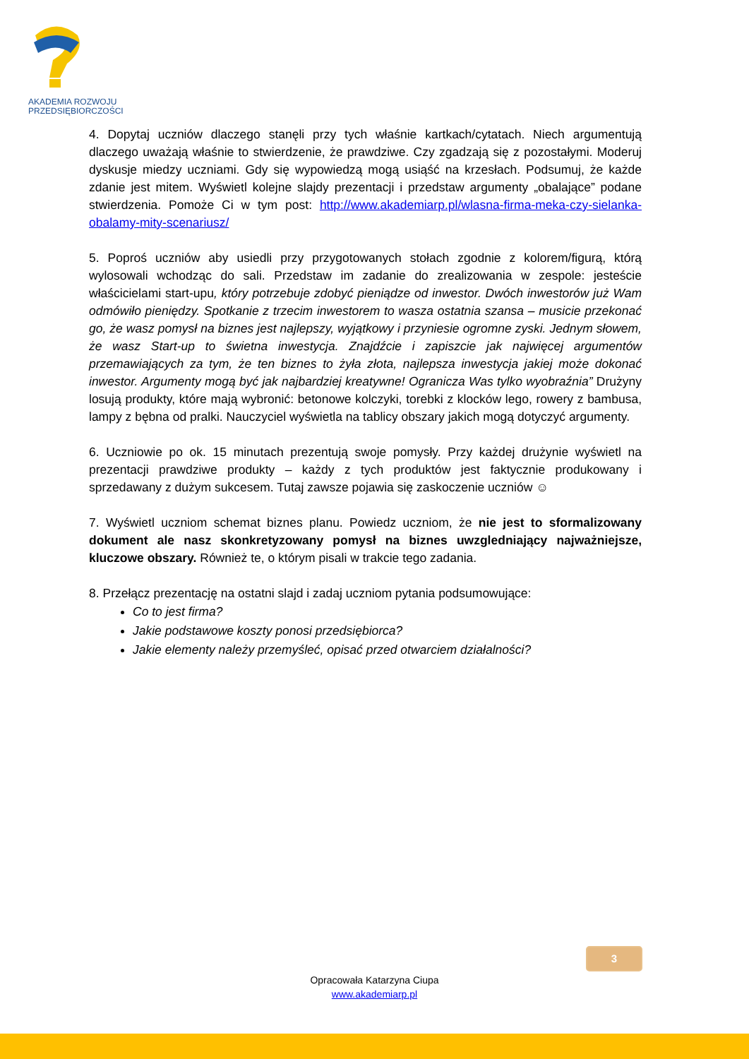AKADEMIA ROZWOJU
PRZEDSIĘBIORCZOŚCI
4. Dopytaj uczniów dlaczego stanęli przy tych właśnie kartkach/cytatach. Niech argumentują dlaczego uważają właśnie to stwierdzenie, że prawdziwe. Czy zgadzają się z pozostałymi. Moderuj dyskusje miedzy uczniami. Gdy się wypowiedzą mogą usiąść na krzesłach. Podsumuj, że każde zdanie jest mitem. Wyświetl kolejne slajdy prezentacji i przedstaw argumenty „obalające” podane stwierdzenia. Pomoże Ci w tym post: http://www.akademiarp.pl/wlasna-firma-meka-czy-sielanka-obalamy-mity-scenariusz/
5. Poproś uczniów aby usiedli przy przygotowanych stołach zgodnie z kolorem/figurą, którą wylosowali wchodząc do sali. Przedstaw im zadanie do zrealizowania w zespole: jesteście właścicielami start-upu, który potrzebuje zdobyć pieniądze od inwestor. Dwóch inwestorów już Wam odmówiło pieniędzy. Spotkanie z trzecim inwestorem to wasza ostatnia szansa – musicie przekonać go, że wasz pomysł na biznes jest najlepszy, wyjątkowy i przyniesie ogromne zyski. Jednym słowem, że wasz Start-up to świetna inwestycja. Znajdźcie i zapiszcie jak najwięcej argumentów przemawiających za tym, że ten biznes to żyła złota, najlepsza inwestycja jakiej może dokonać inwestor. Argumenty mogą być jak najbardziej kreatywne! Ogranicza Was tylko wyobraźnia” Drużyny losują produkty, które mają wybronić: betonowe kolczyki, torebki z klocków lego, rowery z bambusa, lampy z bębna od pralki. Nauczyciel wyświetla na tablicy obszary jakich mogą dotyczyć argumenty.
6. Uczniowie po ok. 15 minutach prezentują swoje pomysły. Przy każdej drużynie wyświetl na prezentacji prawdziwe produkty – każdy z tych produktów jest faktycznie produkowany i sprzedawany z dużym sukcesem. Tutaj zawsze pojawia się zaskoczenie uczniów ☺
7. Wyświetl uczniom schemat biznes planu. Powiedz uczniom, że nie jest to sformalizowany dokument ale nasz skonkretyzowany pomysł na biznes uwzgledniający najważniejsze, kluczowe obszary. Również te, o którym pisali w trakcie tego zadania.
8. Przełącz prezentację na ostatni slajd i zadaj uczniom pytania podsumowujące:
Co to jest firma?
Jakie podstawowe koszty ponosi przedsiębiorca?
Jakie elementy należy przemyśleć, opisać przed otwarciem działalności?
3
Opracowała Katarzyna Ciupa
www.akademiarp.pl